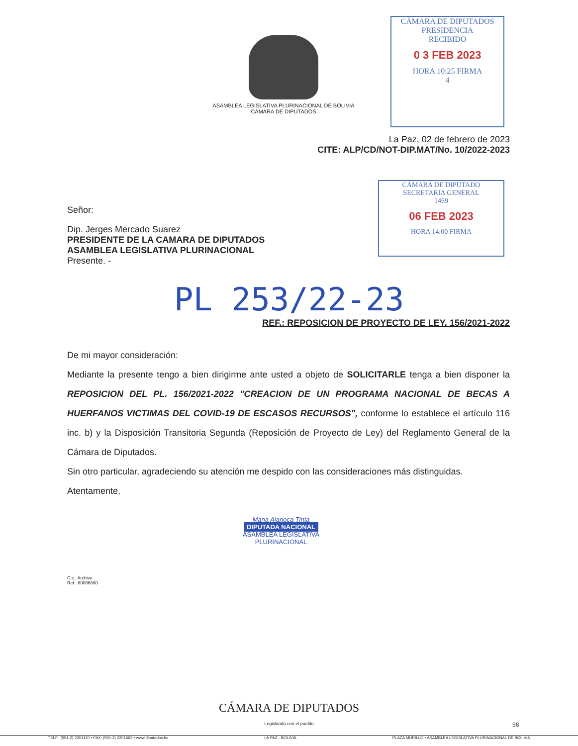ASAMBLEA LEGISLATIVA PLURINACIONAL DE BOLIVIA
CÁMARA DE DIPUTADOS
CÁMARA DE DIPUTADOS
PRESIDENCIA
RECIBIDO
0 3 FEB 2023
HORA 10:25 FIRMA
4
CÁMARA DE DIPUTADO
SECRETARIA GENERAL
1469
06 FEB 2023
HORA 14:00 FIRMA
La Paz, 02 de febrero de 2023
CITE: ALP/CD/NOT-DIP.MAT/No. 10/2022-2023
Señor:
Dip. Jerges Mercado Suarez
PRESIDENTE DE LA CAMARA DE DIPUTADOS
ASAMBLEA LEGISLATIVA PLURINACIONAL
Presente. -
PL 253/22-23
REF.: REPOSICION DE PROYECTO DE LEY. 156/2021-2022
De mi mayor consideración:
Mediante la presente tengo a bien dirigirme ante usted a objeto de SOLICITARLE tenga a bien disponer la REPOSICION DEL PL. 156/2021-2022 "CREACION DE UN PROGRAMA NACIONAL DE BECAS A HUERFANOS VICTIMAS DEL COVID-19 DE ESCASOS RECURSOS", conforme lo establece el artículo 116 inc. b) y la Disposición Transitoria Segunda (Reposición de Proyecto de Ley) del Reglamento General de la Cámara de Diputados.
Sin otro particular, agradeciendo su atención me despido con las consideraciones más distinguidas.
Atentamente,
Mana Alanoca Tinta
DIPUTADA NACIONAL
ASAMBLEA LEGISLATIVA PLURINACIONAL
C.c.: Archivo
Ref.: 60086880
CÁMARA DE DIPUTADOS
Legislando con el pueblo
TELF.: (591-2) 2201120 • FAX: (591-2) 2201663 • www.diputados.bo LA PAZ - BOLIVIA PLAZA MURILLO • ASAMBLEA LEGISLATIVA PLURINACIONAL DE BOLIVIA
98